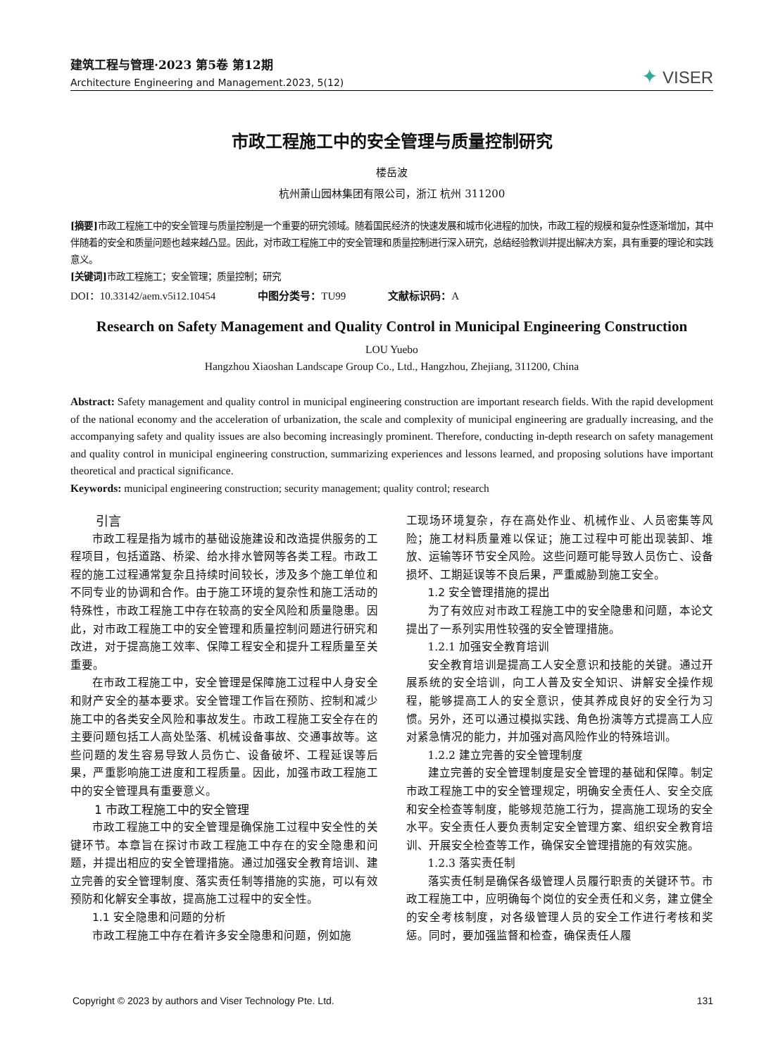建筑工程与管理·2023 第5卷 第12期
Architecture Engineering and Management.2023, 5(12)
✦ VISER
市政工程施工中的安全管理与质量控制研究
楼岳波
杭州萧山园林集团有限公司，浙江 杭州 311200
[摘要] 市政工程施工中的安全管理与质量控制是一个重要的研究领域。随着国民经济的快速发展和城市化进程的加快，市政工程的规模和复杂性逐渐增加，其中伴随着的安全和质量问题也越来越凸显。因此，对市政工程施工中的安全管理和质量控制进行深入研究，总结经验教训并提出解决方案，具有重要的理论和实践意义。
[关键词] 市政工程施工；安全管理；质量控制；研究
DOI：10.33142/aem.v5i12.10454 中图分类号：TU99 文献标识码：A
Research on Safety Management and Quality Control in Municipal Engineering Construction
LOU Yuebo
Hangzhou Xiaoshan Landscape Group Co., Ltd., Hangzhou, Zhejiang, 311200, China
Abstract: Safety management and quality control in municipal engineering construction are important research fields. With the rapid development of the national economy and the acceleration of urbanization, the scale and complexity of municipal engineering are gradually increasing, and the accompanying safety and quality issues are also becoming increasingly prominent. Therefore, conducting in-depth research on safety management and quality control in municipal engineering construction, summarizing experiences and lessons learned, and proposing solutions have important theoretical and practical significance.
Keywords: municipal engineering construction; security management; quality control; research
引言
市政工程是指为城市的基础设施建设和改造提供服务的工程项目，包括道路、桥梁、给水排水管网等各类工程。市政工程的施工过程通常复杂且持续时间较长，涉及多个施工单位和不同专业的协调和合作。由于施工环境的复杂性和施工活动的特殊性，市政工程施工中存在较高的安全风险和质量隐患。因此，对市政工程施工中的安全管理和质量控制问题进行研究和改进，对于提高施工效率、保障工程安全和提升工程质量至关重要。
在市政工程施工中，安全管理是保障施工过程中人身安全和财产安全的基本要求。安全管理工作旨在预防、控制和减少施工中的各类安全风险和事故发生。市政工程施工安全存在的主要问题包括工人高处坠落、机械设备事故、交通事故等。这些问题的发生容易导致人员伤亡、设备破坏、工程延误等后果，严重影响施工进度和工程质量。因此，加强市政工程施工中的安全管理具有重要意义。
1 市政工程施工中的安全管理
市政工程施工中的安全管理是确保施工过程中安全性的关键环节。本章旨在探讨市政工程施工中存在的安全隐患和问题，并提出相应的安全管理措施。通过加强安全教育培训、建立完善的安全管理制度、落实责任制等措施的实施，可以有效预防和化解安全事故，提高施工过程中的安全性。
1.1 安全隐患和问题的分析
市政工程施工中存在着许多安全隐患和问题，例如施
工现场环境复杂，存在高处作业、机械作业、人员密集等风险；施工材料质量难以保证；施工过程中可能出现装卸、堆放、运输等环节安全风险。这些问题可能导致人员伤亡、设备损坏、工期延误等不良后果，严重威胁到施工安全。
1.2 安全管理措施的提出
为了有效应对市政工程施工中的安全隐患和问题，本论文提出了一系列实用性较强的安全管理措施。
1.2.1 加强安全教育培训
安全教育培训是提高工人安全意识和技能的关键。通过开展系统的安全培训，向工人普及安全知识、讲解安全操作规程，能够提高工人的安全意识，使其养成良好的安全行为习惯。另外，还可以通过模拟实践、角色扮演等方式提高工人应对紧急情况的能力，并加强对高风险作业的特殊培训。
1.2.2 建立完善的安全管理制度
建立完善的安全管理制度是安全管理的基础和保障。制定市政工程施工中的安全管理规定，明确安全责任人、安全交底和安全检查等制度，能够规范施工行为，提高施工现场的安全水平。安全责任人要负责制定安全管理方案、组织安全教育培训、开展安全检查等工作，确保安全管理措施的有效实施。
1.2.3 落实责任制
落实责任制是确保各级管理人员履行职责的关键环节。市政工程施工中，应明确每个岗位的安全责任和义务，建立健全的安全考核制度，对各级管理人员的安全工作进行考核和奖惩。同时，要加强监督和检查，确保责任人履
Copyright © 2023 by authors and Viser Technology Pte. Ltd. 131